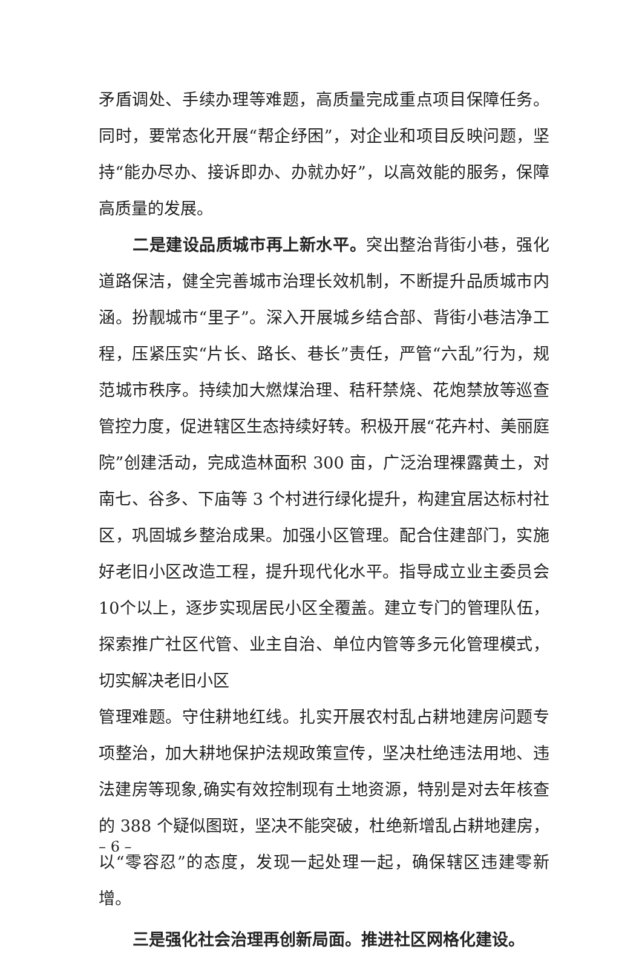矛盾调处、手续办理等难题，高质量完成重点项目保障任务。同时，要常态化开展“帮企纾困”，对企业和项目反映问题，坚持“能办尽办、接诉即办、办就办好”，以高效能的服务，保障高质量的发展。
二是建设品质城市再上新水平。突出整治背街小巷，强化道路保洁，健全完善城市治理长效机制，不断提升品质城市内涵。扮靓城市“里子”。深入开展城乡结合部、背街小巷洁净工程，压紧压实“片长、路长、巷长”责任，严管“六乱”行为，规范城市秩序。持续加大燃煤治理、秸秆禁烧、花炮禁放等巡查管控力度，促进辖区生态持续好转。积极开展“花卉村、美丽庭院”创建活动，完成造林面积 300 亩，广泛治理裸露黄土，对南七、谷多、下庙等 3 个村进行绿化提升，构建宜居达标村社区，巩固城乡整治成果。加强小区管理。配合住建部门，实施好老旧小区改造工程，提升现代化水平。指导成立业主委员会10个以上，逐步实现居民小区全覆盖。建立专门的管理队伍，探索推广社区代管、业主自治、单位内管等多元化管理模式，切实解决老旧小区
管理难题。守住耕地红线。扎实开展农村乱占耕地建房问题专项整治，加大耕地保护法规政策宣传，坚决杜绝违法用地、违法建房等现象,确实有效控制现有土地资源，特别是对去年核查的 388 个疑似图斑，坚决不能突破，杜绝新增乱占耕地建房，以“零容忍”的态度，发现一起处理一起，确保辖区违建零新增。
三是强化社会治理再创新局面。推进社区网格化建设。
– 6 –